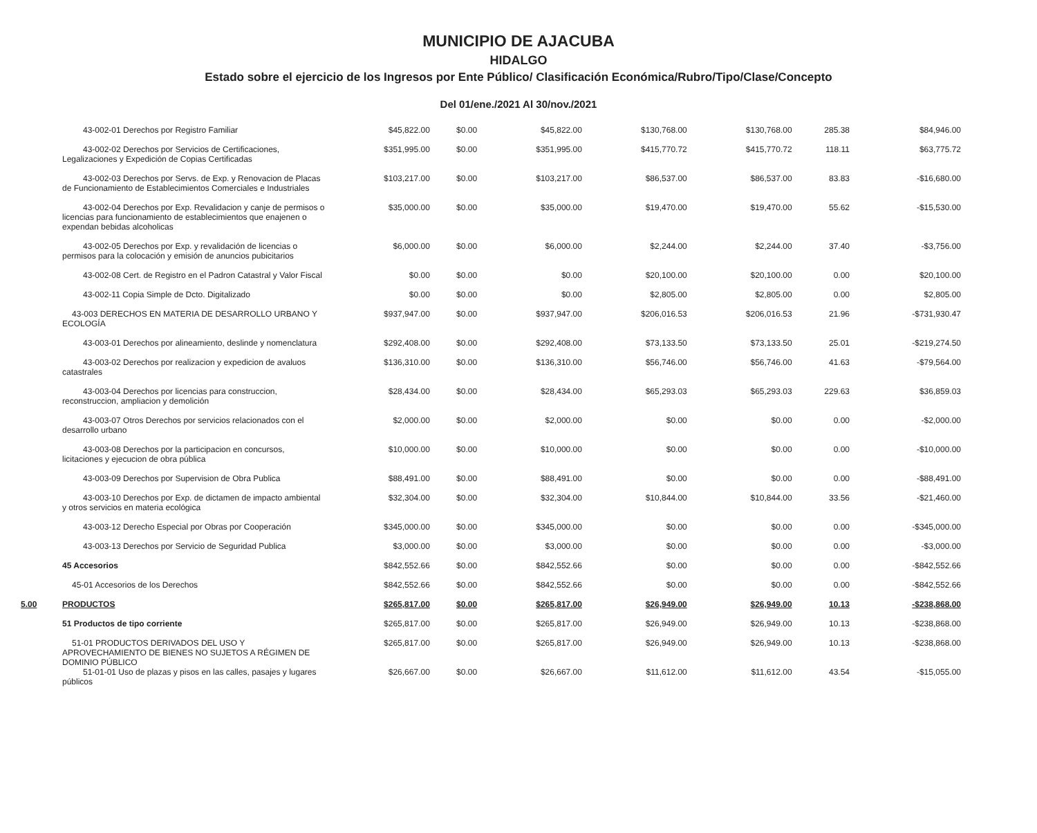MUNICIPIO DE AJACUBA
HIDALGO
Estado sobre el ejercicio de los Ingresos por Ente Público/ Clasificación Económica/Rubro/Tipo/Clase/Concepto
Del 01/ene./2021 Al 30/nov./2021
| | 43-002-01 Derechos por Registro Familiar | $45,822.00 | $0.00 | $45,822.00 | $130,768.00 | $130,768.00 | 285.38 | $84,946.00 |
| | 43-002-02 Derechos por Servicios de Certificaciones, Legalizaciones y Expedición de Copias Certificadas | $351,995.00 | $0.00 | $351,995.00 | $415,770.72 | $415,770.72 | 118.11 | $63,775.72 |
| | 43-002-03 Derechos por Servs. de Exp. y Renovacion de Placas de Funcionamiento de Establecimientos Comerciales e Industriales | $103,217.00 | $0.00 | $103,217.00 | $86,537.00 | $86,537.00 | 83.83 | -$16,680.00 |
| | 43-002-04 Derechos por Exp. Revalidacion y canje de permisos o licencias para funcionamiento de establecimientos que enajenen o expendan bebidas alcoholicas | $35,000.00 | $0.00 | $35,000.00 | $19,470.00 | $19,470.00 | 55.62 | -$15,530.00 |
| | 43-002-05 Derechos por Exp. y revalidación de licencias o permisos para la colocación y emisión de anuncios pubicitarios | $6,000.00 | $0.00 | $6,000.00 | $2,244.00 | $2,244.00 | 37.40 | -$3,756.00 |
| | 43-002-08 Cert. de Registro en el Padron Catastral y Valor Fiscal | $0.00 | $0.00 | $0.00 | $20,100.00 | $20,100.00 | 0.00 | $20,100.00 |
| | 43-002-11 Copia Simple de Dcto. Digitalizado | $0.00 | $0.00 | $0.00 | $2,805.00 | $2,805.00 | 0.00 | $2,805.00 |
| | 43-003 DERECHOS EN MATERIA DE DESARROLLO URBANO Y ECOLOGÍA | $937,947.00 | $0.00 | $937,947.00 | $206,016.53 | $206,016.53 | 21.96 | -$731,930.47 |
| | 43-003-01 Derechos por alineamiento, deslinde y nomenclatura | $292,408.00 | $0.00 | $292,408.00 | $73,133.50 | $73,133.50 | 25.01 | -$219,274.50 |
| | 43-003-02 Derechos por realizacion y expedicion de avaluos catastrales | $136,310.00 | $0.00 | $136,310.00 | $56,746.00 | $56,746.00 | 41.63 | -$79,564.00 |
| | 43-003-04 Derechos por licencias para construccion, reconstruccion, ampliacion y demolición | $28,434.00 | $0.00 | $28,434.00 | $65,293.03 | $65,293.03 | 229.63 | $36,859.03 |
| | 43-003-07 Otros Derechos por servicios relacionados con el desarrollo urbano | $2,000.00 | $0.00 | $2,000.00 | $0.00 | $0.00 | 0.00 | -$2,000.00 |
| | 43-003-08 Derechos por la participacion en concursos, licitaciones y ejecucion de obra pública | $10,000.00 | $0.00 | $10,000.00 | $0.00 | $0.00 | 0.00 | -$10,000.00 |
| | 43-003-09 Derechos por Supervision de Obra Publica | $88,491.00 | $0.00 | $88,491.00 | $0.00 | $0.00 | 0.00 | -$88,491.00 |
| | 43-003-10 Derechos por Exp. de dictamen de impacto ambiental y otros servicios en materia ecológica | $32,304.00 | $0.00 | $32,304.00 | $10,844.00 | $10,844.00 | 33.56 | -$21,460.00 |
| | 43-003-12 Derecho Especial por Obras por Cooperación | $345,000.00 | $0.00 | $345,000.00 | $0.00 | $0.00 | 0.00 | -$345,000.00 |
| | 43-003-13 Derechos por Servicio de Seguridad Publica | $3,000.00 | $0.00 | $3,000.00 | $0.00 | $0.00 | 0.00 | -$3,000.00 |
| | 45 Accesorios | $842,552.66 | $0.00 | $842,552.66 | $0.00 | $0.00 | 0.00 | -$842,552.66 |
| | 45-01 Accesorios de los Derechos | $842,552.66 | $0.00 | $842,552.66 | $0.00 | $0.00 | 0.00 | -$842,552.66 |
| 5.00 | PRODUCTOS | $265,817.00 | $0.00 | $265,817.00 | $26,949.00 | $26,949.00 | 10.13 | -$238,868.00 |
| | 51 Productos de tipo corriente | $265,817.00 | $0.00 | $265,817.00 | $26,949.00 | $26,949.00 | 10.13 | -$238,868.00 |
| | 51-01 PRODUCTOS DERIVADOS DEL USO Y APROVECHAMIENTO DE BIENES NO SUJETOS A RÉGIMEN DE DOMINIO PÚBLICO | $265,817.00 | $0.00 | $265,817.00 | $26,949.00 | $26,949.00 | 10.13 | -$238,868.00 |
| | 51-01-01 Uso de plazas y pisos en las calles, pasajes y lugares públicos | $26,667.00 | $0.00 | $26,667.00 | $11,612.00 | $11,612.00 | 43.54 | -$15,055.00 |